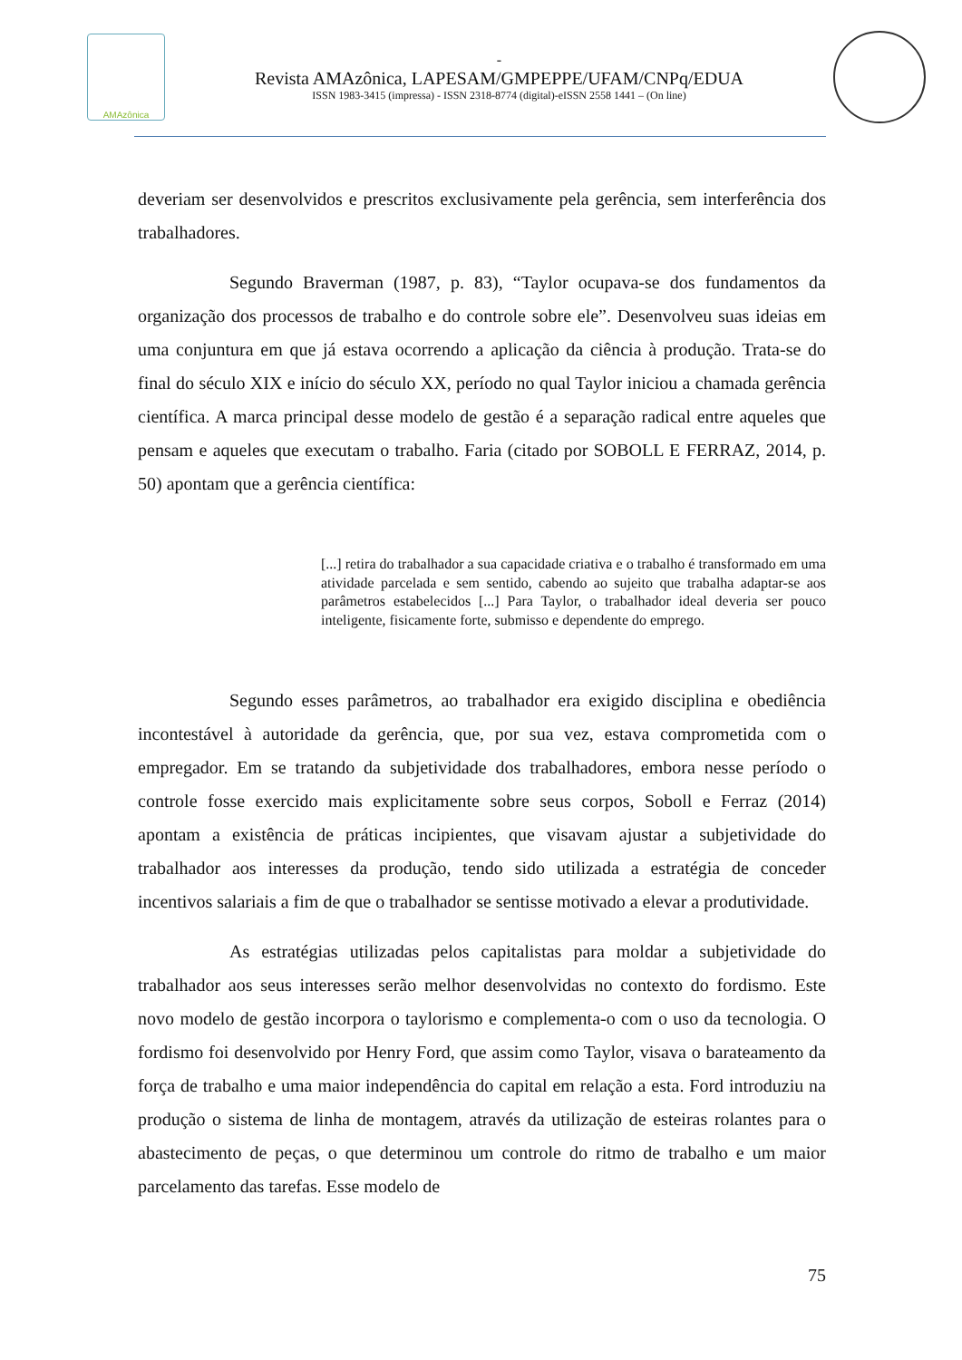AMAzônica
-
Revista AMAzônica, LAPESAM/GMPEPPE/UFAM/CNPq/EDUA
ISSN 1983-3415 (impressa) - ISSN 2318-8774 (digital)-eISSN 2558 1441 – (On line)
deveriam ser desenvolvidos e prescritos exclusivamente pela gerência, sem interferência dos trabalhadores.
Segundo Braverman (1987, p. 83), “Taylor ocupava-se dos fundamentos da organização dos processos de trabalho e do controle sobre ele”. Desenvolveu suas ideias em uma conjuntura em que já estava ocorrendo a aplicação da ciência à produção. Trata-se do final do século XIX e início do século XX, período no qual Taylor iniciou a chamada gerência científica. A marca principal desse modelo de gestão é a separação radical entre aqueles que pensam e aqueles que executam o trabalho. Faria (citado por SOBOLL E FERRAZ, 2014, p. 50) apontam que a gerência científica:
[...] retira do trabalhador a sua capacidade criativa e o trabalho é transformado em uma atividade parcelada e sem sentido, cabendo ao sujeito que trabalha adaptar-se aos parâmetros estabelecidos [...] Para Taylor, o trabalhador ideal deveria ser pouco inteligente, fisicamente forte, submisso e dependente do emprego.
Segundo esses parâmetros, ao trabalhador era exigido disciplina e obediência incontestável à autoridade da gerência, que, por sua vez, estava comprometida com o empregador. Em se tratando da subjetividade dos trabalhadores, embora nesse período o controle fosse exercido mais explicitamente sobre seus corpos, Soboll e Ferraz (2014) apontam a existência de práticas incipientes, que visavam ajustar a subjetividade do trabalhador aos interesses da produção, tendo sido utilizada a estratégia de conceder incentivos salariais a fim de que o trabalhador se sentisse motivado a elevar a produtividade.
As estratégias utilizadas pelos capitalistas para moldar a subjetividade do trabalhador aos seus interesses serão melhor desenvolvidas no contexto do fordismo. Este novo modelo de gestão incorpora o taylorismo e complementa-o com o uso da tecnologia. O fordismo foi desenvolvido por Henry Ford, que assim como Taylor, visava o barateamento da força de trabalho e uma maior independência do capital em relação a esta. Ford introduziu na produção o sistema de linha de montagem, através da utilização de esteiras rolantes para o abastecimento de peças, o que determinou um controle do ritmo de trabalho e um maior parcelamento das tarefas. Esse modelo de
75